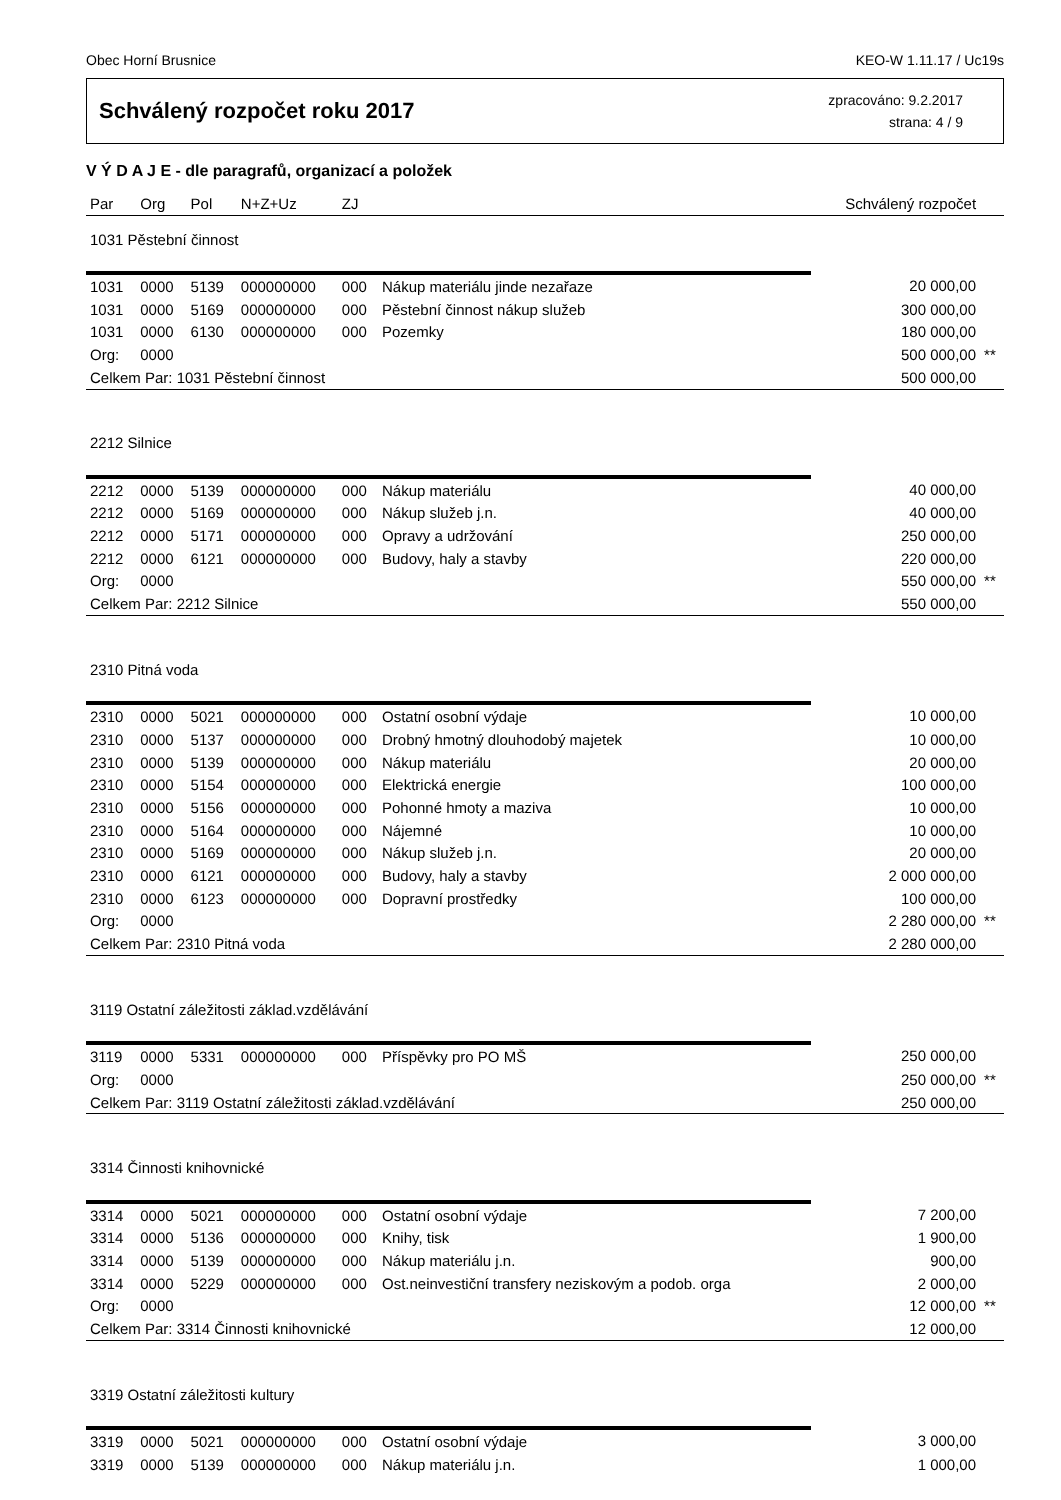Obec Horní Brusnice KEO-W 1.11.17 / Uc19s
Schválený rozpočet roku 2017
zpracováno: 9.2.2017
strana: 4 / 9
V Ý D A J E - dle paragrafů, organizací a položek
| Par | Org | Pol | N+Z+Uz | ZJ | | Schválený rozpočet | |
| --- | --- | --- | --- | --- | --- | --- | --- |
| 1031 Pěstební činnost | | | | | | | |
| 1031 | 0000 | 5139 | 000000000 | 000 | Nákup materiálu jinde nezařaze | 20 000,00 | |
| 1031 | 0000 | 5169 | 000000000 | 000 | Pěstební činnost nákup služeb | 300 000,00 | |
| 1031 | 0000 | 6130 | 000000000 | 000 | Pozemky | 180 000,00 | |
| Org: | 0000 | | | | | 500 000,00 | ** |
| Celkem Par: 1031 Pěstební činnost | | | | | | 500 000,00 | |
| 2212 Silnice | | | | | | | |
| 2212 | 0000 | 5139 | 000000000 | 000 | Nákup materiálu | 40 000,00 | |
| 2212 | 0000 | 5169 | 000000000 | 000 | Nákup služeb j.n. | 40 000,00 | |
| 2212 | 0000 | 5171 | 000000000 | 000 | Opravy a udržování | 250 000,00 | |
| 2212 | 0000 | 6121 | 000000000 | 000 | Budovy, haly a stavby | 220 000,00 | |
| Org: | 0000 | | | | | 550 000,00 | ** |
| Celkem Par: 2212 Silnice | | | | | | 550 000,00 | |
| 2310 Pitná voda | | | | | | | |
| 2310 | 0000 | 5021 | 000000000 | 000 | Ostatní osobní výdaje | 10 000,00 | |
| 2310 | 0000 | 5137 | 000000000 | 000 | Drobný hmotný dlouhodobý majetek | 10 000,00 | |
| 2310 | 0000 | 5139 | 000000000 | 000 | Nákup materiálu | 20 000,00 | |
| 2310 | 0000 | 5154 | 000000000 | 000 | Elektrická energie | 100 000,00 | |
| 2310 | 0000 | 5156 | 000000000 | 000 | Pohonné hmoty a maziva | 10 000,00 | |
| 2310 | 0000 | 5164 | 000000000 | 000 | Nájemné | 10 000,00 | |
| 2310 | 0000 | 5169 | 000000000 | 000 | Nákup služeb j.n. | 20 000,00 | |
| 2310 | 0000 | 6121 | 000000000 | 000 | Budovy, haly a stavby | 2 000 000,00 | |
| 2310 | 0000 | 6123 | 000000000 | 000 | Dopravní prostředky | 100 000,00 | |
| Org: | 0000 | | | | | 2 280 000,00 | ** |
| Celkem Par: 2310 Pitná voda | | | | | | 2 280 000,00 | |
| 3119 Ostatní záležitosti základ.vzdělávání | | | | | | | |
| 3119 | 0000 | 5331 | 000000000 | 000 | Příspěvky pro PO MŠ | 250 000,00 | |
| Org: | 0000 | | | | | 250 000,00 | ** |
| Celkem Par: 3119 Ostatní záležitosti základ.vzdělávání | | | | | | 250 000,00 | |
| 3314 Činnosti knihovnické | | | | | | | |
| 3314 | 0000 | 5021 | 000000000 | 000 | Ostatní osobní výdaje | 7 200,00 | |
| 3314 | 0000 | 5136 | 000000000 | 000 | Knihy, tisk | 1 900,00 | |
| 3314 | 0000 | 5139 | 000000000 | 000 | Nákup materiálu j.n. | 900,00 | |
| 3314 | 0000 | 5229 | 000000000 | 000 | Ost.neinvestiční transfery neziskovým a podob. orga | 2 000,00 | |
| Org: | 0000 | | | | | 12 000,00 | ** |
| Celkem Par: 3314 Činnosti knihovnické | | | | | | 12 000,00 | |
| 3319 Ostatní záležitosti kultury | | | | | | | |
| 3319 | 0000 | 5021 | 000000000 | 000 | Ostatní osobní výdaje | 3 000,00 | |
| 3319 | 0000 | 5139 | 000000000 | 000 | Nákup materiálu j.n. | 1 000,00 | |